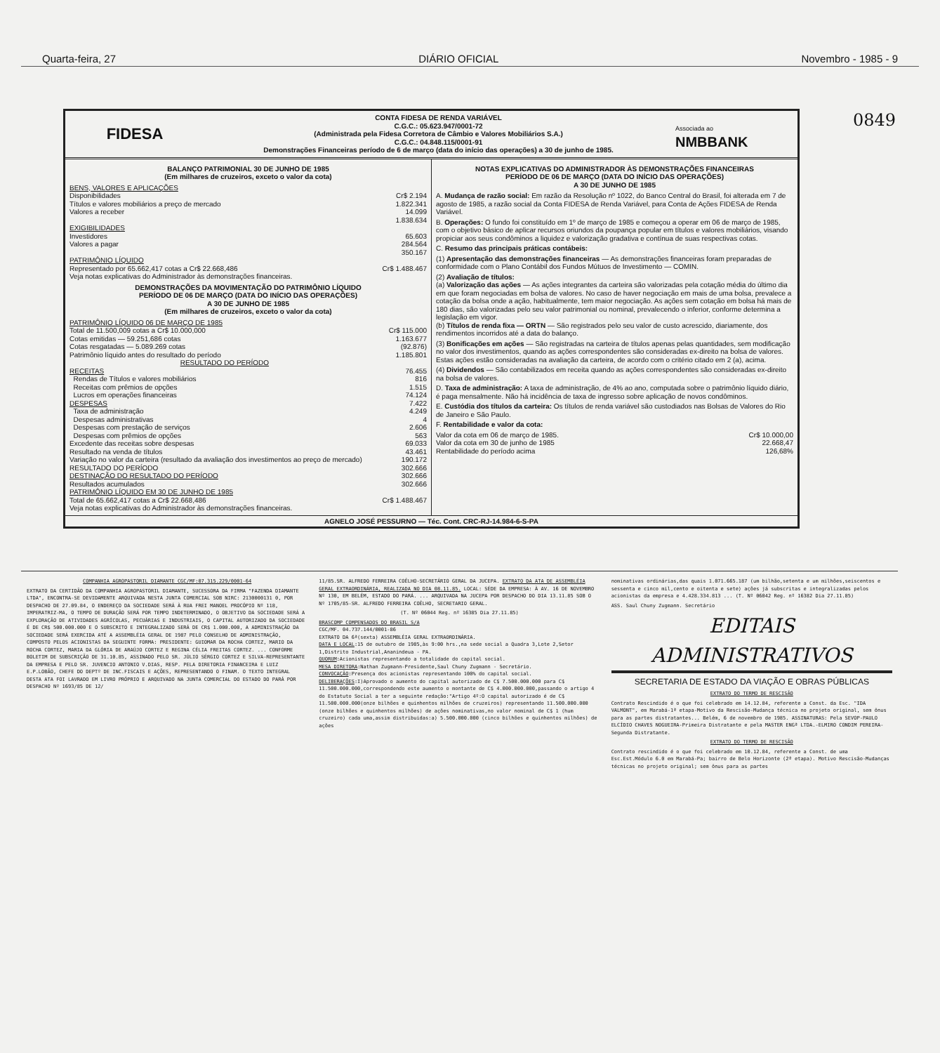Quarta-feira, 27 DIÁRIO OFICIAL Novembro - 1985 - 9
0849
FIDESA
CONTA FIDESA DE RENDA VARIÁVEL
C.G.C.: 05.623.947/0001-72
(Administrada pela Fidesa Corretora de Câmbio e Valores Mobiliários S.A.)
C.G.C.: 04.848.115/0001-91
Demonstrações Financeiras período de 6 de março (data do início das operações) a 30 de junho de 1985.
Associada ao
NMBBANK
BALANÇO PATRIMONIAL 30 DE JUNHO DE 1985
(Em milhares de cruzeiros, exceto o valor da cota)
| BENS, VALORES E APLICAÇÕES | |
| Disponibilidades | Cr$ 2.194 |
| Títulos e valores mobiliários a preço de mercado | 1.822.341 |
| Valores a receber | 14.099 |
| | 1.838.634 |
| EXIGIBILIDADES | |
| Investidores | 65.603 |
| Valores a pagar | 284.564 |
| | 350.167 |
| PATRIMÔNIO LÍQUIDO | |
| Representado por 65.662,417 cotas a Cr$ 22.668,486 | Cr$ 1.488.467 |
| Veja notas explicativas do Administrador às demonstrações financeiras. | |
DEMONSTRAÇÕES DA MOVIMENTAÇÃO DO PATRIMÔNIO LÍQUIDO
PERÍODO DE 06 DE MARÇO (DATA DO INÍCIO DAS OPERAÇÕES)
A 30 DE JUNHO DE 1985
(Em milhares de cruzeiros, exceto o valor da cota)
| PATRIMÔNIO LÍQUIDO 06 DE MARÇO DE 1985 | |
| Total de 11.500,009 cotas a Cr$ 10.000,000 | Cr$ 115.000 |
| Cotas emitidas — 59.251,686 cotas | 1.163.677 |
| Cotas resgatadas — 5.089.269 cotas | (92.876) |
| Patrimônio líquido antes do resultado do período | 1.185.801 |
| RESULTADO DO PERÍODO | |
| RECEITAS | 76.455 |
| Rendas de Títulos e valores mobiliários | 816 |
| Receitas com prêmios de opções | 1.515 |
| Lucros em operações financeiras | 74.124 |
| DESPESAS | 7.422 |
| Taxa de administração | 4.249 |
| Despesas administrativas | 4 |
| Despesas com prestação de serviços | 2.606 |
| Despesas com prêmios de opções | 563 |
| Excedente das receitas sobre despesas | 69.033 |
| Resultado na venda de títulos | 43.461 |
| Variação no valor da carteira (resultado da avaliação dos investimentos ao preço de mercado) | 190.172 |
| RESULTADO DO PERÍODO | 302.666 |
| DESTINAÇÃO DO RESULTADO DO PERÍODO | 302.666 |
| Resultados acumulados | 302.666 |
| PATRIMÔNIO LÍQUIDO EM 30 DE JUNHO DE 1985 | |
| Total de 65.662,417 cotas a Cr$ 22.668,486 | Cr$ 1.488.467 |
| Veja notas explicativas do Administrador às demonstrações financeiras. | |
NOTAS EXPLICATIVAS DO ADMINISTRADOR ÀS DEMONSTRAÇÕES FINANCEIRAS
PERÍODO DE 06 DE MARÇO (DATA DO INÍCIO DAS OPERAÇÕES)
A 30 DE JUNHO DE 1985
A. Mudança de razão social: Em razão da Resolução nº 1022, do Banco Central do Brasil, foi alterada em 7 de agosto de 1985, a razão social da Conta FIDESA de Renda Variável, para Conta de Ações FIDESA de Renda Variável.
B. Operações: O fundo foi constituído em 1º de março de 1985 e começou a operar em 06 de março de 1985, com o objetivo básico de aplicar recursos oriundos da poupança popular em títulos e valores mobiliários, visando propiciar aos seus condôminos a liquidez e valorização gradativa e contínua de suas respectivas cotas.
C. Resumo das principais práticas contábeis:
(1) Apresentação das demonstrações financeiras — As demonstrações financeiras foram preparadas de conformidade com o Plano Contábil dos Fundos Mútuos de Investimento — COMIN.
(2) Avaliação de títulos:
(a) Valorização das ações — As ações integrantes da carteira são valorizadas pela cotação média do último dia em que foram negociadas em bolsa de valores. No caso de haver negociação em mais de uma bolsa, prevalece a cotação da bolsa onde a ação, habitualmente, tem maior negociação. As ações sem cotação em bolsa há mais de 180 dias, são valorizadas pelo seu valor patrimonial ou nominal, prevalecendo o inferior, conforme determina a legislação em vigor.
(b) Títulos de renda fixa — ORTN — São registrados pelo seu valor de custo acrescido, diariamente, dos rendimentos incorridos até a data do balanço.
(3) Bonificações em ações — São registradas na carteira de títulos apenas pelas quantidades, sem modificação no valor dos investimentos, quando as ações correspondentes são consideradas ex-direito na bolsa de valores. Estas ações estão consideradas na avaliação da carteira, de acordo com o critério citado em 2 (a), acima.
(4) Dividendos — São contabilizados em receita quando as ações correspondentes são consideradas ex-direito na bolsa de valores.
D. Taxa de administração: A taxa de administração, de 4% ao ano, computada sobre o patrimônio líquido diário, é paga mensalmente. Não há incidência de taxa de ingresso sobre aplicação de novos condôminos.
E. Custódia dos títulos da carteira: Os títulos de renda variável são custodiados nas Bolsas de Valores do Rio de Janeiro e São Paulo.
F. Rentabilidade e valor da cota:
| Valor da cota em 06 de março de 1985. | Cr$ 10.000,00 |
| Valor da cota em 30 de junho de 1985 | 22.668,47 |
| Rentabilidade do período acima | 126,68% |
AGNELO JOSÉ PESSURNO — Téc. Cont. CRC-RJ-14.984-6-S-PA
COMPANHIA AGROPASTORIL DIAMANTE CGC/MF:07.315.229/0001-64
EXTRATO DA CERTIDÃO DA COMPANHIA AGROPASTORIL DIAMANTE, SUCESSORA DA FIRMA "FAZENDA DIAMANTE LTDA", ENCONTRA-SE DEVIDAMENTE ARQUIVADA NESTA JUNTA COMERCIAL SOB NIRC: 2130000131 0, POR DESPACHO DE 27.09.84, O ENDEREÇO DA SOCIEDADE SERÁ À RUA FREI MANOEL PROCÓPIO Nº 118, IMPERATRIZ-MA, O TEMPO DE DURAÇÃO SERÁ POR TEMPO INDETERMINADO, O OBJETIVO DA SOCIEDADE SERÁ A EXPLORAÇÃO DE ATIVIDADES AGRÍCOLAS, PECUÁRIAS E INDUSTRIAIS, O CAPITAL AUTORIZADO DA SOCIEDADE É DE CR$ 500.000.000 E O SUBSCRITO E INTEGRALIZADO SERÁ DE CR$ 1.000.000, A ADMINISTRAÇÃO DA SOCIEDADE SERÁ EXERCIDA ATÉ A ASSEMBLÉIA GERAL DE 1987 PELO CONSELHO DE ADMINISTRAÇÃO, COMPOSTO PELOS ACIONISTAS DA SEGUINTE FORMA: PRESIDENTE: GUIOMAR DA ROCHA CORTEZ, MARIO DA ROCHA CORTEZ, MARIA DA GLÓRIA DE ARAÚJO CORTEZ E REGINA CÉLIA FREITAS CORTEZ. ... CONFORME BOLETIM DE SUBSCRIÇÃO DE 31.10.85, ASSINADO PELO SR. JÚLIO SÉRGIO CORTEZ E SILVA-REPRESENTANTE DA EMPRESA E PELO SR. JUVENCIO ANTONIO V.DIAS, RESP. PELA DIRETORIA FINANCEIRA E LUIZ E.P.LOBÃO, CHEFE DO DEPTº DE INC.FISCAIS E AÇÕES, REPRESENTANDO O FINAM. O TEXTO INTEGRAL DESTA ATA FOI LAVRADO EM LIVRO PRÓPRIO E ARQUIVADO NA JUNTA COMERCIAL DO ESTADO DO PARÁ POR DESPACHO Nº 1693/85 DE 12/
11/85.SR. ALFREDO FERREIRA COÊLHO-SECRETÁRIO GERAL DA JUCEPA. EXTRATO DA ATA DE ASSEMBLÉIA GERAL EXTRAORDINÁRIA, REALIZADA NO DIA 08.11.85. LOCAL: SÉDE DA EMPRESA: À AV. 16 DE NOVEMBRO Nº 130, EM BELÉM, ESTADO DO PARÁ. ... ARQUIVADA NA JUCEPA POR DESPACHO DO DIA 13.11.85 SOB O Nº 1705/85-SR. ALFREDO FERREIRA COÊLHO, SECRETARIO GERAL.
(T. Nº 06044 Reg. nº 16385 Dia 27.11.85)
BRASCOMP COMPENSADOS DO BRASIL S/A
CGC/MF. 04.737.144/0001-86
EXTRATO DA 6ª(sexta) ASSEMBLÉIA GERAL EXTRAORDINÁRIA.
DATA E LOCAL:15 de outubro de 1985,às 9:00 hrs.,na sede social a Quadra 3,Lote 2,Setor 1,Distrito Industrial,Ananindeua - PA.
QUORUM:Acionistas representando a totalidade do capital social.
MESA DIRETORA:Nathan Zugmann-Presidente,Saul Chuny Zugmann - Secretário.
CONVOCAÇÃO:Presença dos acionistas representando 100% do capital social.
DELIBERAÇÕES:I)Aprovado o aumento do capital autorizado de C$ 7.500.000.000 para C$ 11.500.000.000,correspondendo este aumento o montante de C$ 4.000.000.000,passando o artigo 4 do Estatuto Social a ter a seguinte redação:"Artigo 4º:O capital autorizado é de C$ 11.500.000.000(onze bilhões e quinhentos milhões de cruzeiros) representando 11.500.000.000 (onze bilhões e quinhentos milhões) de ações nominativas,no valor nominal de C$ 1 (hum cruzeiro) cada uma,assim distribuidas:a) 5.500.000.000 (cinco bilhões e quinhentos milhões) de ações
nominativas ordinárias,das quais 1.071.665.187 (um bilhão,setenta e um milhões,seiscentos e sessenta e cinco mil,cento e oitenta e sete) ações já subscritas e integralizadas pelos acionistas da empresa e 4.428.334.813 ... (T. Nº 06042 Reg. nº 16382 Dia 27.11.85)
ASS. Saul Chuny Zugmann. Secretário
EDITAIS
ADMINISTRATIVOS
SECRETARIA DE ESTADO DA VIAÇÃO E OBRAS PÚBLICAS
EXTRATO DO TERMO DE RESCISÃO
Contrato Rescindido é o que foi celebrado em 14.12.84, referente a Const. da Esc. "IDA VALMONT", em Marabá-1ª etapa-Motivo da Rescisão-Mudança técnica no projeto original, sem ônus para as partes distratantes... Belém, 6 de novembro de 1985. ASSINATURAS: Pela SEVOP-PAULO ELCÍDIO CHAVES NOGUEIRA-Primeira Distratante e pela MASTER ENGª LTDA.-ELMIRO CONDIM PEREIRA-Segunda Distratante.
EXTRATO DO TERMO DE RESCISÃO
Contrato rescindido é o que foi celebrado em 10.12.84, referente a Const. de uma Esc.Est.Módulo 6.0 em Marabá-Pa; bairro de Belo Horizonte (2ª etapa). Motivo Rescisão-Mudanças técnicas no projeto original; sem ônus para as partes